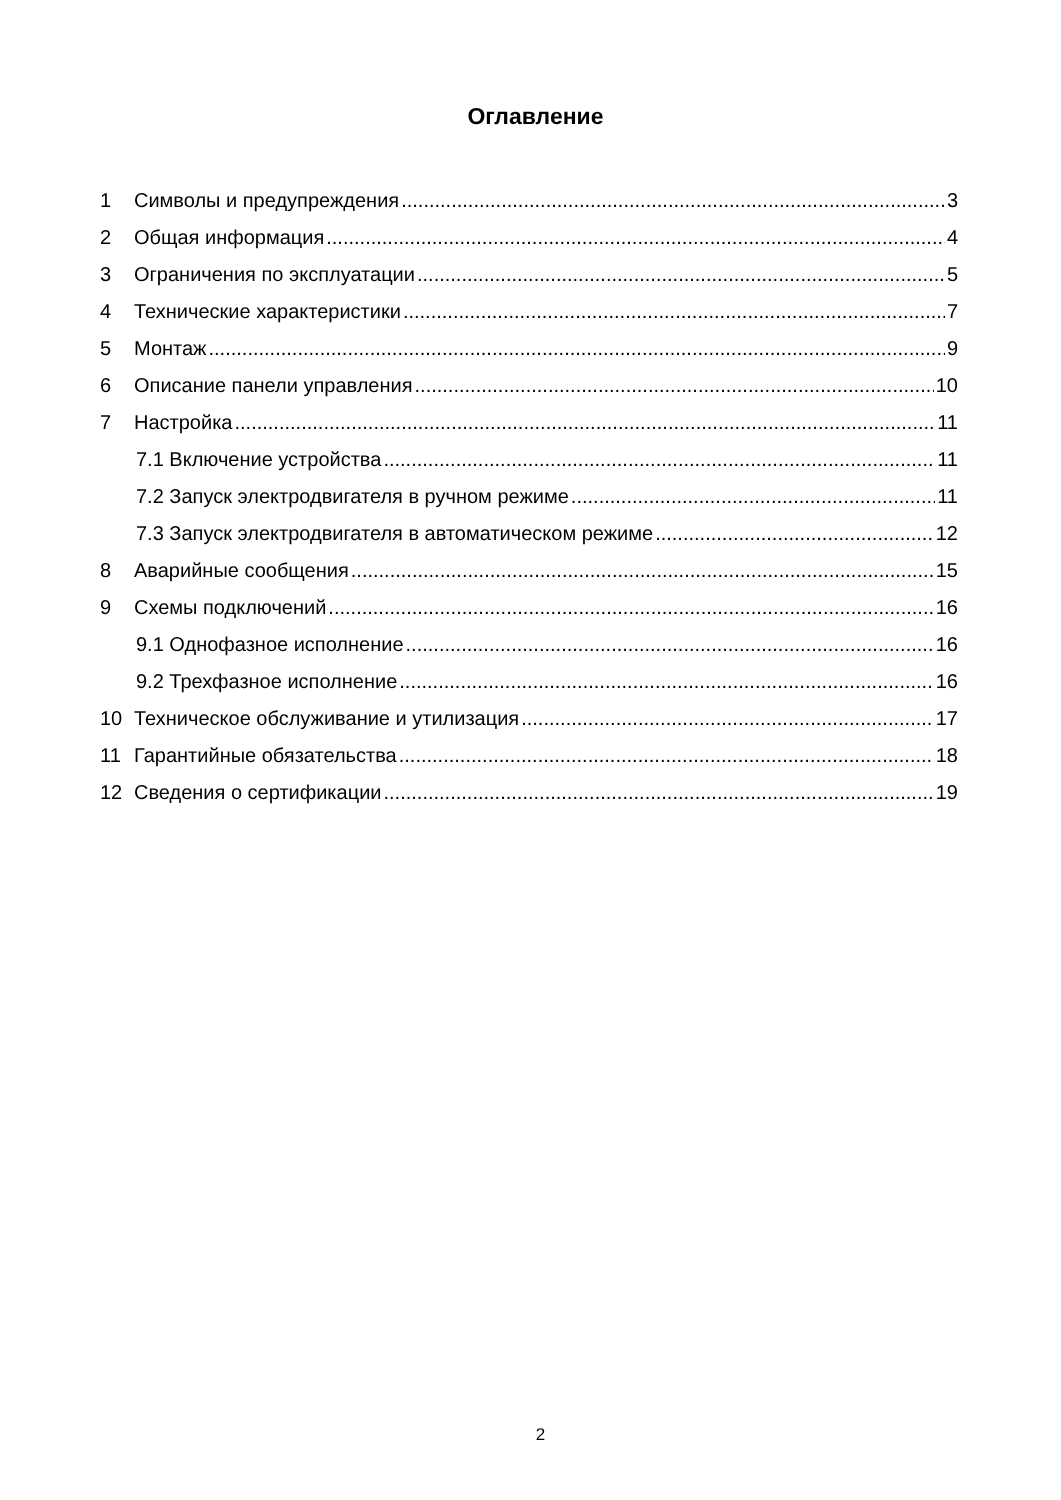Оглавление
1 Символы и предупреждения 3
2 Общая информация 4
3 Ограничения по эксплуатации 5
4 Технические характеристики 7
5 Монтаж 9
6 Описание панели управления 10
7 Настройка 11
7.1 Включение устройства 11
7.2 Запуск электродвигателя в ручном режиме 11
7.3 Запуск электродвигателя в автоматическом режиме 12
8 Аварийные сообщения 15
9 Схемы подключений 16
9.1 Однофазное исполнение 16
9.2 Трехфазное исполнение 16
10 Техническое обслуживание и утилизация 17
11 Гарантийные обязательства 18
12 Сведения о сертификации 19
2